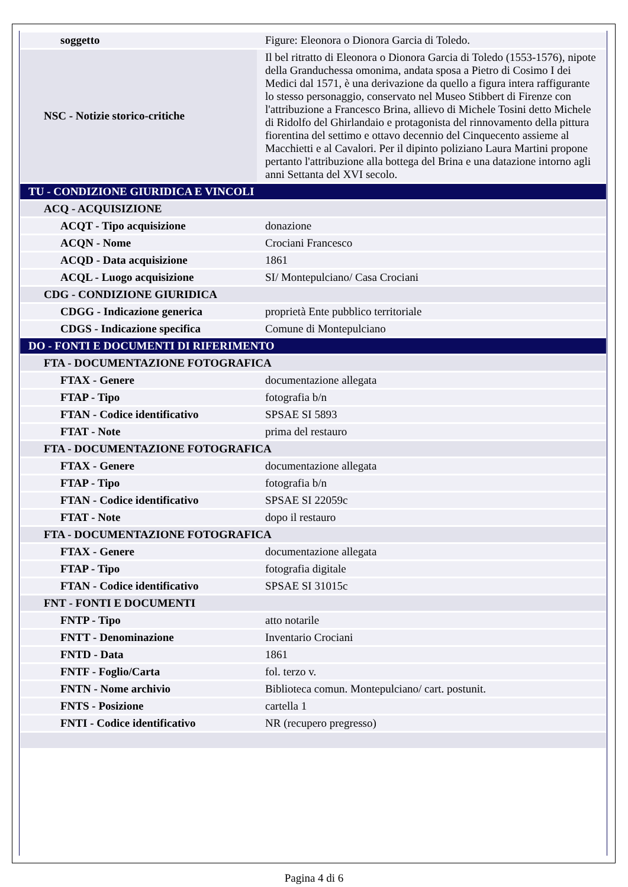| soggetto | Figure: Eleonora o Dionora Garcia di Toledo. |
| NSC - Notizie storico-critiche | Il bel ritratto di Eleonora o Dionora Garcia di Toledo (1553-1576), nipote della Granduchessa omonima, andata sposa a Pietro di Cosimo I dei Medici dal 1571, è una derivazione da quello a figura intera raffigurante lo stesso personaggio, conservato nel Museo Stibbert di Firenze con l'attribuzione a Francesco Brina, allievo di Michele Tosini detto Michele di Ridolfo del Ghirlandaio e protagonista del rinnovamento della pittura fiorentina del settimo e ottavo decennio del Cinquecento assieme al Macchietti e al Cavalori. Per il dipinto poliziano Laura Martini propone pertanto l'attribuzione alla bottega del Brina e una datazione intorno agli anni Settanta del XVI secolo. |
| TU - CONDIZIONE GIURIDICA E VINCOLI | |
| ACQ - ACQUISIZIONE | |
| ACQT - Tipo acquisizione | donazione |
| ACQN - Nome | Crociani Francesco |
| ACQD - Data acquisizione | 1861 |
| ACQL - Luogo acquisizione | SI/ Montepulciano/ Casa Crociani |
| CDG - CONDIZIONE GIURIDICA | |
| CDGG - Indicazione generica | proprietà Ente pubblico territoriale |
| CDGS - Indicazione specifica | Comune di Montepulciano |
| DO - FONTI E DOCUMENTI DI RIFERIMENTO | |
| FTA - DOCUMENTAZIONE FOTOGRAFICA | |
| FTAX - Genere | documentazione allegata |
| FTAP - Tipo | fotografia b/n |
| FTAN - Codice identificativo | SPSAE SI 5893 |
| FTAT - Note | prima del restauro |
| FTA - DOCUMENTAZIONE FOTOGRAFICA | |
| FTAX - Genere | documentazione allegata |
| FTAP - Tipo | fotografia b/n |
| FTAN - Codice identificativo | SPSAE SI 22059c |
| FTAT - Note | dopo il restauro |
| FTA - DOCUMENTAZIONE FOTOGRAFICA | |
| FTAX - Genere | documentazione allegata |
| FTAP - Tipo | fotografia digitale |
| FTAN - Codice identificativo | SPSAE SI 31015c |
| FNT - FONTI E DOCUMENTI | |
| FNTP - Tipo | atto notarile |
| FNTT - Denominazione | Inventario Crociani |
| FNTD - Data | 1861 |
| FNTF - Foglio/Carta | fol. terzo v. |
| FNTN - Nome archivio | Biblioteca comun. Montepulciano/ cart. postunit. |
| FNTS - Posizione | cartella 1 |
| FNTI - Codice identificativo | NR (recupero pregresso) |
Pagina 4 di 6